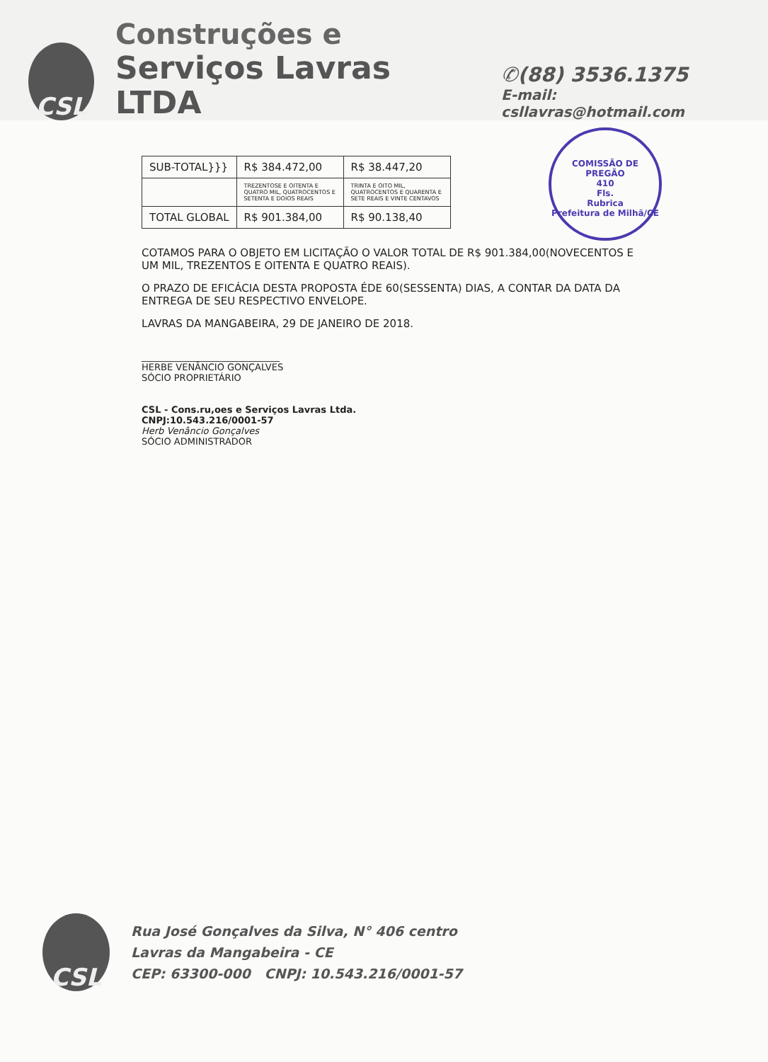CSL
Construções e
Serviços Lavras LTDA
✆(88) 3536.1375
E-mail: csllavras@hotmail.com
COMISSÃO DE PREGÃO
410
Fls.
Rubrica
Prefeitura de Milhã/CE
| SUB-TOTAL}}} | R$ 384.472,00 | R$ 38.447,20 |
| | TREZENTOSE E OITENTA E QUATRO MIL, QUATROCENTOS E SETENTA E DOIOS REAIS | TRINTA E OITO MIL, QUATROCENTOS E QUARENTA E SETE REAIS E VINTE CENTAVOS |
| TOTAL GLOBAL | R$ 901.384,00 | R$ 90.138,40 |
COTAMOS PARA O OBJETO EM LICITAÇÃO O VALOR TOTAL DE R$ 901.384,00(NOVECENTOS E UM MIL, TREZENTOS E OITENTA E QUATRO REAIS).
O PRAZO DE EFICÁCIA DESTA PROPOSTA ÉDE 60(SESSENTA) DIAS, A CONTAR DA DATA DA ENTREGA DE SEU RESPECTIVO ENVELOPE.
LAVRAS DA MANGABEIRA, 29 DE JANEIRO DE 2018.
______________________________
HERBE VENÂNCIO GONÇALVES
SÓCIO PROPRIETÁRIO
CSL - Cons.ru,oes e Serviços Lavras Ltda.
CNPJ:10.543.216/0001-57
Herb Venâncio Gonçalves
SÓCIO ADMINISTRADOR
CSL
Rua José Gonçalves da Silva, N° 406 centro
Lavras da Mangabeira - CE
CEP: 63300-000 CNPJ: 10.543.216/0001-57